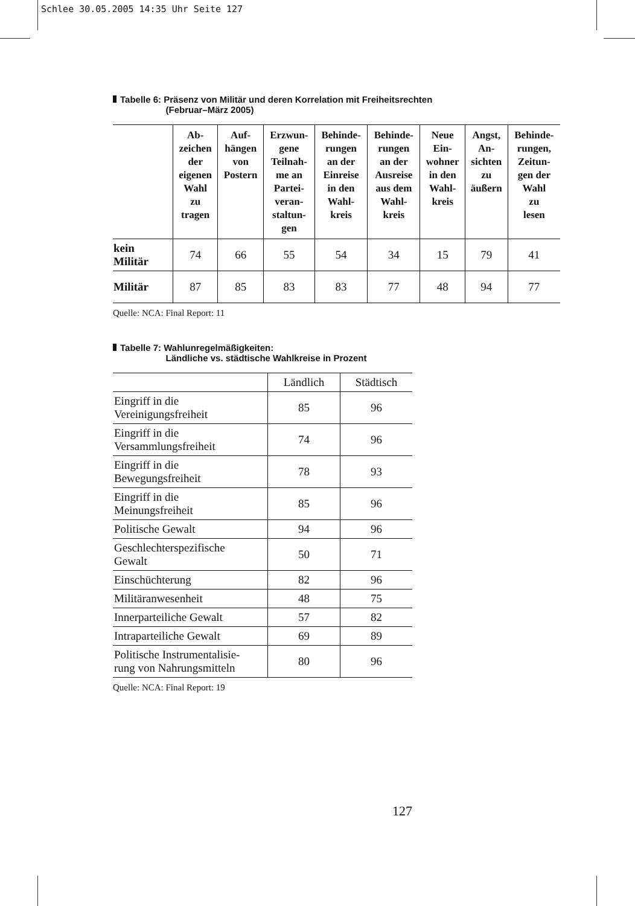Schlee 30.05.2005 14:35 Uhr Seite 127
Tabelle 6: Präsenz von Militär und deren Korrelation mit Freiheitsrechten
(Februar–März 2005)
| | Ab- zeichen der eigenen Wahl zu tragen | Auf- hängen von Postern | Erzwun- gene Teilnah- me an Partei- veran- staltun- gen | Behinde- rungen an der Einreise in den Wahl- kreis | Behinde- rungen an der Ausreise aus dem Wahl- kreis | Neue Ein- wohner in den Wahl- kreis | Angst, An- sichten zu äußern | Behinde- rungen, Zeitun- gen der Wahl zu lesen |
| --- | --- | --- | --- | --- | --- | --- | --- | --- |
| kein Militär | 74 | 66 | 55 | 54 | 34 | 15 | 79 | 41 |
| Militär | 87 | 85 | 83 | 83 | 77 | 48 | 94 | 77 |
Quelle: NCA: Final Report: 11
Tabelle 7: Wahlunregelmäßigkeiten:
Ländliche vs. städtische Wahlkreise in Prozent
| | Ländlich | Städtisch |
| --- | --- | --- |
| Eingriff in die Vereinigungsfreiheit | 85 | 96 |
| Eingriff in die Versammlungsfreiheit | 74 | 96 |
| Eingriff in die Bewegungsfreiheit | 78 | 93 |
| Eingriff in die Meinungsfreiheit | 85 | 96 |
| Politische Gewalt | 94 | 96 |
| Geschlechterspezifische Gewalt | 50 | 71 |
| Einschüchterung | 82 | 96 |
| Militäranwesenheit | 48 | 75 |
| Innerparteiliche Gewalt | 57 | 82 |
| Intraparteiliche Gewalt | 69 | 89 |
| Politische Instrumentalisie- rung von Nahrungsmitteln | 80 | 96 |
Quelle: NCA: Final Report: 19
127